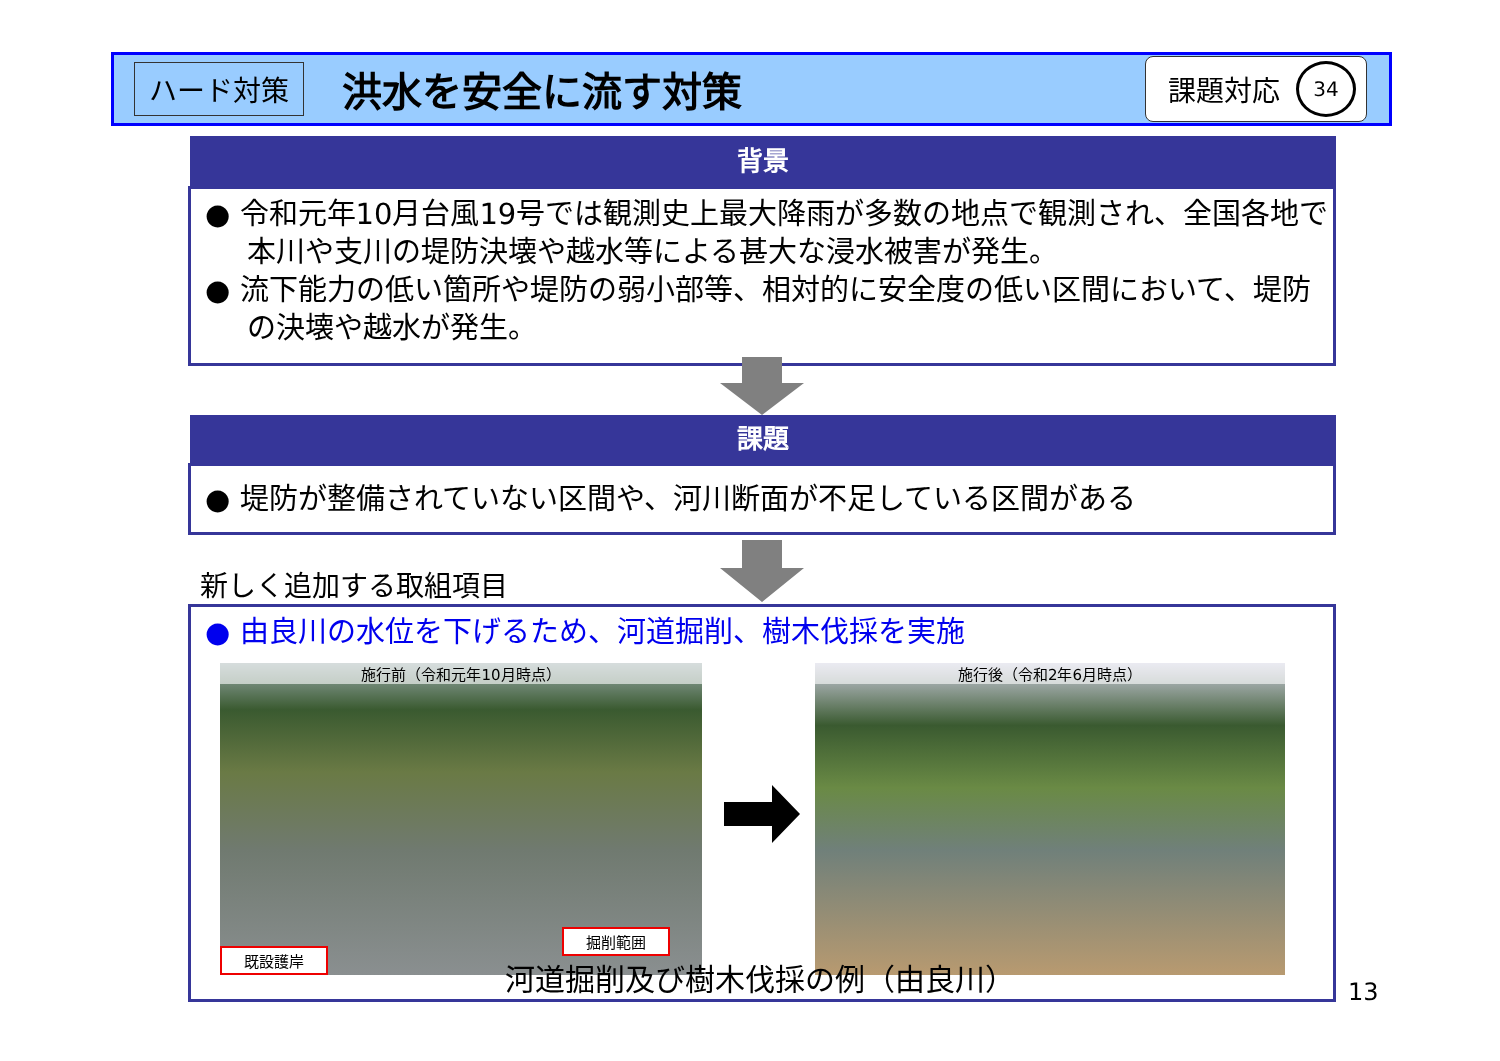ハード対策 洪水を安全に流す対策 課題対応 34
背景
● 令和元年10月台風19号では観測史上最大降雨が多数の地点で観測され、全国各地で本川や支川の堤防決壊や越水等による甚大な浸水被害が発生。
● 流下能力の低い箇所や堤防の弱小部等、相対的に安全度の低い区間において、堤防の決壊や越水が発生。
課題
● 堤防が整備されていない区間や、河川断面が不足している区間がある
新しく追加する取組項目
● 由良川の水位を下げるため、河道掘削、樹木伐採を実施
施行前（令和元年10月時点）
既設護岸
掘削範囲
施行後（令和2年6月時点）
河道掘削及び樹木伐採の例（由良川）
13